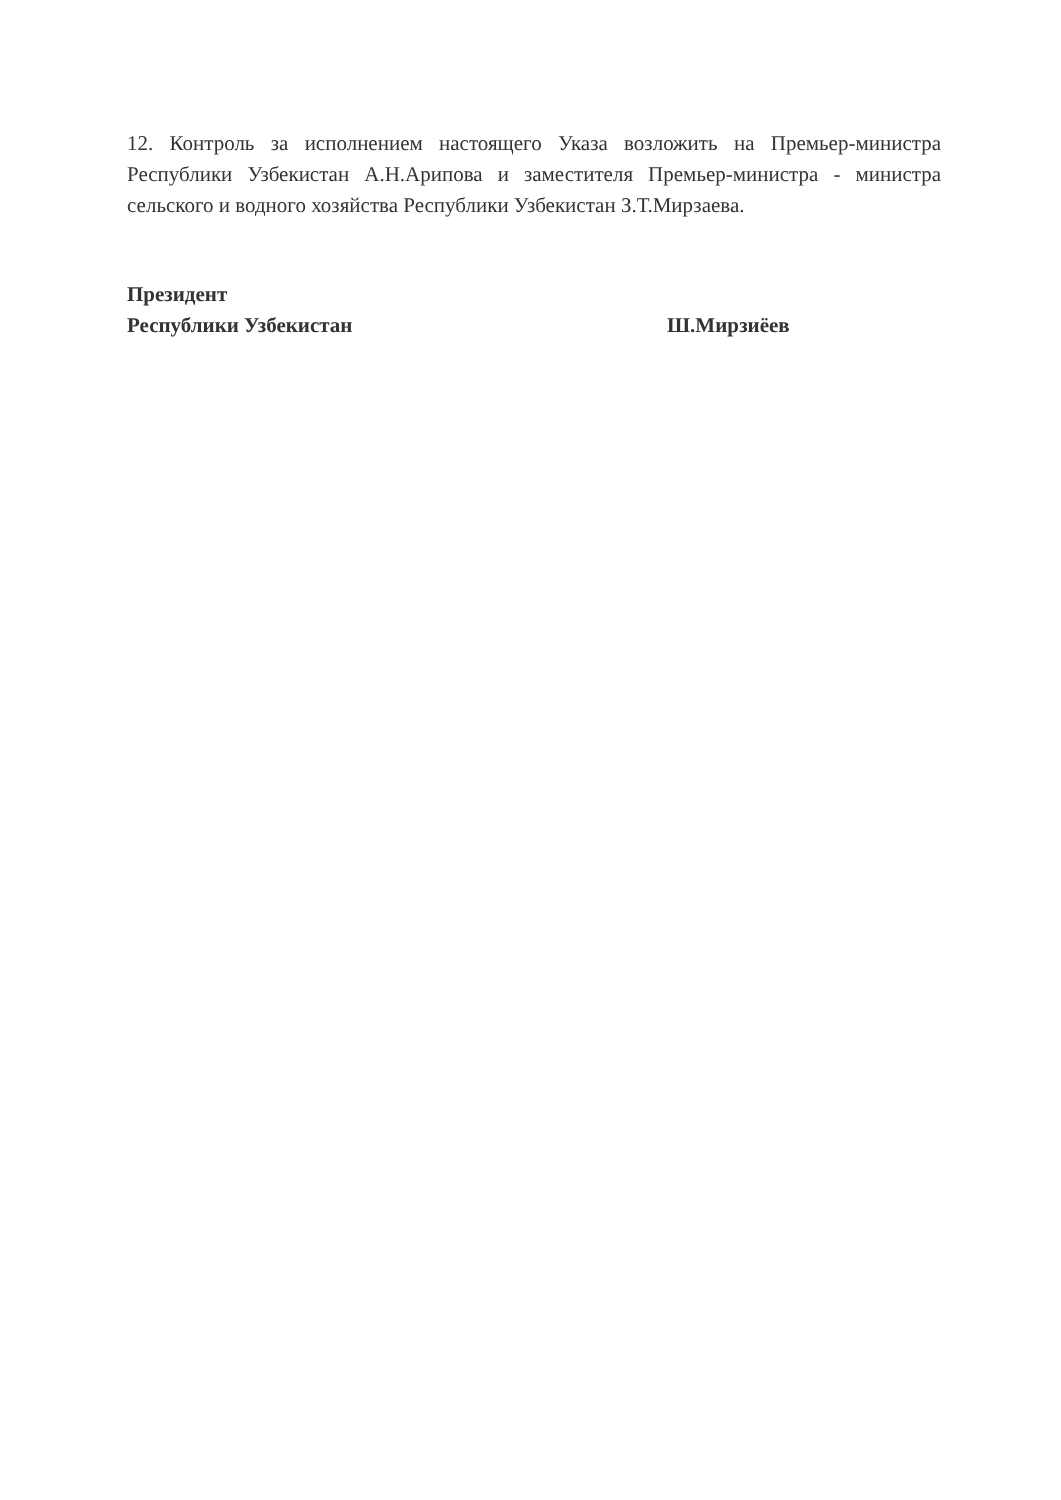12. Контроль за исполнением настоящего Указа возложить на Премьер-министра Республики Узбекистан А.Н.Арипова и заместителя Премьер-министра - министра сельского и водного хозяйства Республики Узбекистан З.Т.Мирзаева.
Президент
Республики Узбекистан
Ш.Мирзиёев